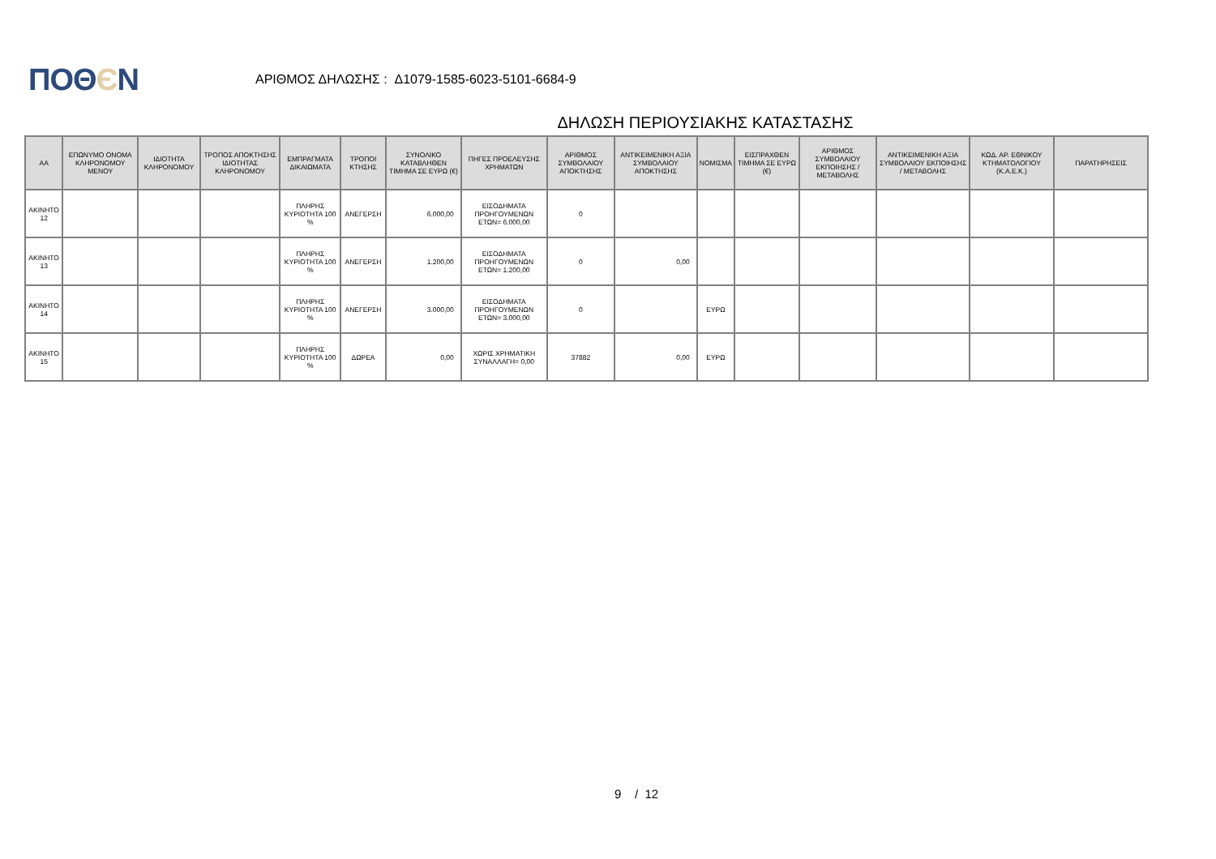ΠΟΘЄΝ
ΑΡΙΘΜΟΣ ΔΗΛΩΣΗΣ : Δ1079-1585-6023-5101-6684-9
ΔΗΛΩΣΗ ΠΕΡΙΟΥΣΙΑΚΗΣ ΚΑΤΑΣΤΑΣΗΣ
| ΑΑ | ΕΠΩΝΥΜΟ ΟΝΟΜΑ ΚΛΗΡΟΝΟΜΟΥ ΜΕΝΟΥ | ΙΔΙΟΤΗΤΑ ΚΛΗΡΟΝΟΜΟΥ | ΤΡΟΠΟΣ ΑΠΟΚΤΗΣΗΣ ΙΔΙΟΤΗΤΑΣ ΚΛΗΡΟΝΟΜΟΥ | ΕΜΠΡΑΓΜΑΤΑ ΔΙΚΑΙΩΜΑΤΑ | ΤΡΟΠΟΙ ΚΤΗΣΗΣ | ΣΥΝΟΛΙΚΟ ΚΑΤΑΒΛΗΘΕΝ ΤΙΜΗΜΑ ΣΕ ΕΥΡΩ (€) | ΠΗΓΕΣ ΠΡΟΕΛΕΥΣΗΣ ΧΡΗΜΑΤΩΝ | ΑΡΙΘΜΟΣ ΣΥΜΒΟΛΑΙΟΥ ΑΠΟΚΤΗΣΗΣ | ΑΝΤΙΚΕΙΜΕΝΙΚΗ ΑΞΙΑ ΣΥΜΒΟΛΑΙΟΥ ΑΠΟΚΤΗΣΗΣ | ΝΟΜΙΣΜΑ | ΕΙΣΠΡΑΧΘΕΝ ΤΙΜΗΜΑ ΣΕ ΕΥΡΩ (€) | ΑΡΙΘΜΟΣ ΣΥΜΒΟΛΑΙΟΥ ΕΚΠΟΙΗΣΗΣ /ΜΕΤΑΒΟΛΗΣ | ΑΝΤΙΚΕΙΜΕΝΙΚΗ ΑΞΙΑ ΣΥΜΒΟΛΑΙΟΥ ΕΚΠΟΙΗΣΗΣ / ΜΕΤΑΒΟΛΗΣ | ΚΩΔ. ΑΡ. ΕΘΝΙΚΟΥ ΚΤΗΜΑΤΟΛΟΓΙΟΥ (Κ.Α.Ε.Κ.) | ΠΑΡΑΤΗΡΗΣΕΙΣ |
| --- | --- | --- | --- | --- | --- | --- | --- | --- | --- | --- | --- | --- | --- | --- | --- |
| ΑΚΙΝΗΤΟ 12 | | | | ΠΛΗΡΗΣ ΚΥΡΙΟΤΗΤΑ 100 % | ΑΝΕΓΕΡΣΗ | 6.000,00 | ΕΙΣΟΔΗΜΑΤΑ ΠΡΟΗΓΟΥΜΕΝΩΝ ΕΤΩΝ= 6.000,00 | 0 | | | | | | | |
| ΑΚΙΝΗΤΟ 13 | | | | ΠΛΗΡΗΣ ΚΥΡΙΟΤΗΤΑ 100 % | ΑΝΕΓΕΡΣΗ | 1.200,00 | ΕΙΣΟΔΗΜΑΤΑ ΠΡΟΗΓΟΥΜΕΝΩΝ ΕΤΩΝ= 1.200,00 | 0 | 0,00 | | | | | | |
| ΑΚΙΝΗΤΟ 14 | | | | ΠΛΗΡΗΣ ΚΥΡΙΟΤΗΤΑ 100 % | ΑΝΕΓΕΡΣΗ | 3.000,00 | ΕΙΣΟΔΗΜΑΤΑ ΠΡΟΗΓΟΥΜΕΝΩΝ ΕΤΩΝ= 3.000,00 | 0 | | ΕΥΡΩ | | | | | |
| ΑΚΙΝΗΤΟ 15 | | | | ΠΛΗΡΗΣ ΚΥΡΙΟΤΗΤΑ 100 % | ΔΩΡΕΑ | 0,00 | ΧΩΡΙΣ ΧΡΗΜΑΤΙΚΗ ΣΥΝΑΛΛΑΓΗ= 0,00 | 37882 | 0,00 | ΕΥΡΩ | | | | | |
9 / 12